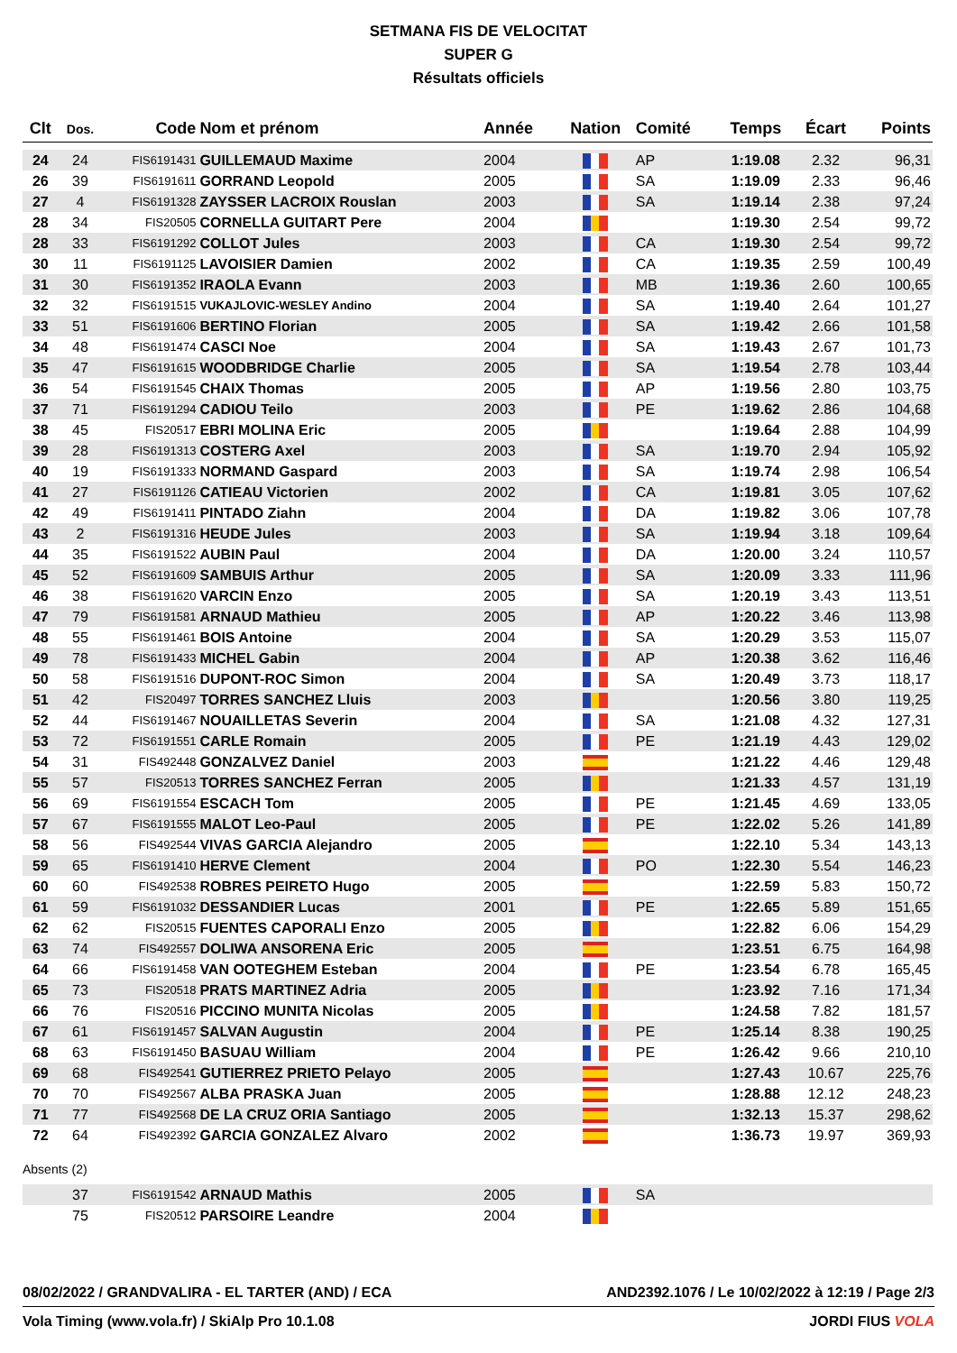SETMANA FIS DE VELOCITAT
SUPER G
Résultats officiels
| Clt | Dos. | Code | Nom et prénom | Année | Nation | Comité | Temps | Écart | Points |
| --- | --- | --- | --- | --- | --- | --- | --- | --- | --- |
| 24 | 24 | FIS6191431 | GUILLEMAUD Maxime | 2004 | | AP | 1:19.08 | 2.32 | 96,31 |
| 26 | 39 | FIS6191611 | GORRAND Leopold | 2005 | | SA | 1:19.09 | 2.33 | 96,46 |
| 27 | 4 | FIS6191328 | ZAYSSER LACROIX Rouslan | 2003 | | SA | 1:19.14 | 2.38 | 97,24 |
| 28 | 34 | FIS20505 | CORNELLA GUITART Pere | 2004 | | | 1:19.30 | 2.54 | 99,72 |
| 28 | 33 | FIS6191292 | COLLOT Jules | 2003 | | CA | 1:19.30 | 2.54 | 99,72 |
| 30 | 11 | FIS6191125 | LAVOISIER Damien | 2002 | | CA | 1:19.35 | 2.59 | 100,49 |
| 31 | 30 | FIS6191352 | IRAOLA Evann | 2003 | | MB | 1:19.36 | 2.60 | 100,65 |
| 32 | 32 | FIS6191515 | VUKAJLOVIC-WESLEY Andino | 2004 | | SA | 1:19.40 | 2.64 | 101,27 |
| 33 | 51 | FIS6191606 | BERTINO Florian | 2005 | | SA | 1:19.42 | 2.66 | 101,58 |
| 34 | 48 | FIS6191474 | CASCI Noe | 2004 | | SA | 1:19.43 | 2.67 | 101,73 |
| 35 | 47 | FIS6191615 | WOODBRIDGE Charlie | 2005 | | SA | 1:19.54 | 2.78 | 103,44 |
| 36 | 54 | FIS6191545 | CHAIX Thomas | 2005 | | AP | 1:19.56 | 2.80 | 103,75 |
| 37 | 71 | FIS6191294 | CADIOU Teilo | 2003 | | PE | 1:19.62 | 2.86 | 104,68 |
| 38 | 45 | FIS20517 | EBRI MOLINA Eric | 2005 | | | 1:19.64 | 2.88 | 104,99 |
| 39 | 28 | FIS6191313 | COSTERG Axel | 2003 | | SA | 1:19.70 | 2.94 | 105,92 |
| 40 | 19 | FIS6191333 | NORMAND Gaspard | 2003 | | SA | 1:19.74 | 2.98 | 106,54 |
| 41 | 27 | FIS6191126 | CATIEAU Victorien | 2002 | | CA | 1:19.81 | 3.05 | 107,62 |
| 42 | 49 | FIS6191411 | PINTADO Ziahn | 2004 | | DA | 1:19.82 | 3.06 | 107,78 |
| 43 | 2 | FIS6191316 | HEUDE Jules | 2003 | | SA | 1:19.94 | 3.18 | 109,64 |
| 44 | 35 | FIS6191522 | AUBIN Paul | 2004 | | DA | 1:20.00 | 3.24 | 110,57 |
| 45 | 52 | FIS6191609 | SAMBUIS Arthur | 2005 | | SA | 1:20.09 | 3.33 | 111,96 |
| 46 | 38 | FIS6191620 | VARCIN Enzo | 2005 | | SA | 1:20.19 | 3.43 | 113,51 |
| 47 | 79 | FIS6191581 | ARNAUD Mathieu | 2005 | | AP | 1:20.22 | 3.46 | 113,98 |
| 48 | 55 | FIS6191461 | BOIS Antoine | 2004 | | SA | 1:20.29 | 3.53 | 115,07 |
| 49 | 78 | FIS6191433 | MICHEL Gabin | 2004 | | AP | 1:20.38 | 3.62 | 116,46 |
| 50 | 58 | FIS6191516 | DUPONT-ROC Simon | 2004 | | SA | 1:20.49 | 3.73 | 118,17 |
| 51 | 42 | FIS20497 | TORRES SANCHEZ Lluis | 2003 | | | 1:20.56 | 3.80 | 119,25 |
| 52 | 44 | FIS6191467 | NOUAILLETAS Severin | 2004 | | SA | 1:21.08 | 4.32 | 127,31 |
| 53 | 72 | FIS6191551 | CARLE Romain | 2005 | | PE | 1:21.19 | 4.43 | 129,02 |
| 54 | 31 | FIS492448 | GONZALVEZ Daniel | 2003 | | | 1:21.22 | 4.46 | 129,48 |
| 55 | 57 | FIS20513 | TORRES SANCHEZ Ferran | 2005 | | | 1:21.33 | 4.57 | 131,19 |
| 56 | 69 | FIS6191554 | ESCACH Tom | 2005 | | PE | 1:21.45 | 4.69 | 133,05 |
| 57 | 67 | FIS6191555 | MALOT Leo-Paul | 2005 | | PE | 1:22.02 | 5.26 | 141,89 |
| 58 | 56 | FIS492544 | VIVAS GARCIA Alejandro | 2005 | | | 1:22.10 | 5.34 | 143,13 |
| 59 | 65 | FIS6191410 | HERVE Clement | 2004 | | PO | 1:22.30 | 5.54 | 146,23 |
| 60 | 60 | FIS492538 | ROBRES PEIRETO Hugo | 2005 | | | 1:22.59 | 5.83 | 150,72 |
| 61 | 59 | FIS6191032 | DESSANDIER Lucas | 2001 | | PE | 1:22.65 | 5.89 | 151,65 |
| 62 | 62 | FIS20515 | FUENTES CAPORALI Enzo | 2005 | | | 1:22.82 | 6.06 | 154,29 |
| 63 | 74 | FIS492557 | DOLIWA ANSORENA Eric | 2005 | | | 1:23.51 | 6.75 | 164,98 |
| 64 | 66 | FIS6191458 | VAN OOTEGHEM Esteban | 2004 | | PE | 1:23.54 | 6.78 | 165,45 |
| 65 | 73 | FIS20518 | PRATS MARTINEZ Adria | 2005 | | | 1:23.92 | 7.16 | 171,34 |
| 66 | 76 | FIS20516 | PICCINO MUNITA Nicolas | 2005 | | | 1:24.58 | 7.82 | 181,57 |
| 67 | 61 | FIS6191457 | SALVAN Augustin | 2004 | | PE | 1:25.14 | 8.38 | 190,25 |
| 68 | 63 | FIS6191450 | BASUAU William | 2004 | | PE | 1:26.42 | 9.66 | 210,10 |
| 69 | 68 | FIS492541 | GUTIERREZ PRIETO Pelayo | 2005 | | | 1:27.43 | 10.67 | 225,76 |
| 70 | 70 | FIS492567 | ALBA PRASKA Juan | 2005 | | | 1:28.88 | 12.12 | 248,23 |
| 71 | 77 | FIS492568 | DE LA CRUZ ORIA Santiago | 2005 | | | 1:32.13 | 15.37 | 298,62 |
| 72 | 64 | FIS492392 | GARCIA GONZALEZ Alvaro | 2002 | | | 1:36.73 | 19.97 | 369,93 |
| Absents (2) | | | | | | | | | |
| | 37 | FIS6191542 | ARNAUD Mathis | 2005 | | SA | | | |
| | 75 | FIS20512 | PARSOIRE Leandre | 2004 | | | | | |
08/02/2022 / GRANDVALIRA - EL TARTER (AND) / ECA AND2392.1076 / Le 10/02/2022 à 12:19 / Page 2/3
Vola Timing (www.vola.fr) / SkiAlp Pro 10.1.08 JORDI FIUS VOLA